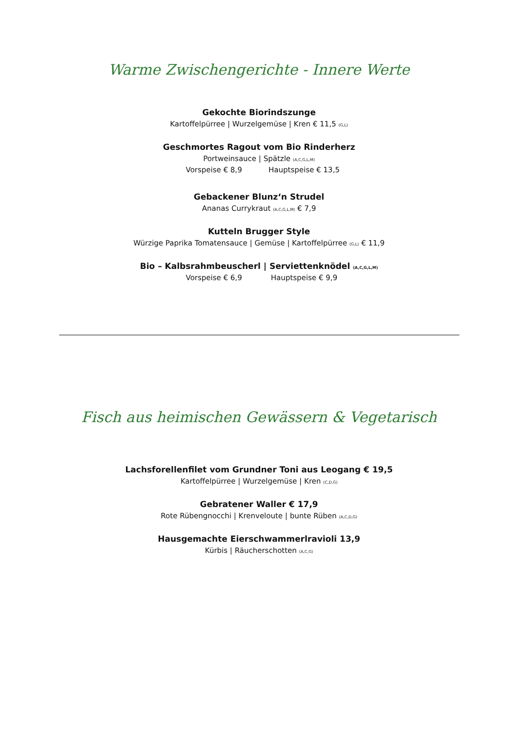Warme Zwischengerichte - Innere Werte
Gekochte Biorindszunge
Kartoffelpürree | Wurzelgemüse | Kren € 11,5 (G,L)
Geschmortes Ragout vom Bio Rinderherz
Portweinsauce | Spätzle (A,C,G,L,M)
Vorspeise € 8,9 Hauptspeise € 13,5
Gebackener Blunz‘n Strudel
Ananas Currykraut (A,C,G,L,M) € 7,9
Kutteln Brugger Style
Würzige Paprika Tomatensauce | Gemüse | Kartoffelpürree (G,L) € 11,9
Bio – Kalbsrahmbeuscherl | Serviettenknödel (A,C,G,L,M)
Vorspeise € 6,9 Hauptspeise € 9,9
Fisch aus heimischen Gewässern & Vegetarisch
Lachsforellenfilet vom Grundner Toni aus Leogang € 19,5
Kartoffelpürree | Wurzelgemüse | Kren (C,D,G)
Gebratener Waller € 17,9
Rote Rübengnocchi | Krenveloute | bunte Rüben (A,C,D,G)
Hausgemachte Eierschwammerlravioli 13,9
Kürbis | Räucherschotten (A,C,G)